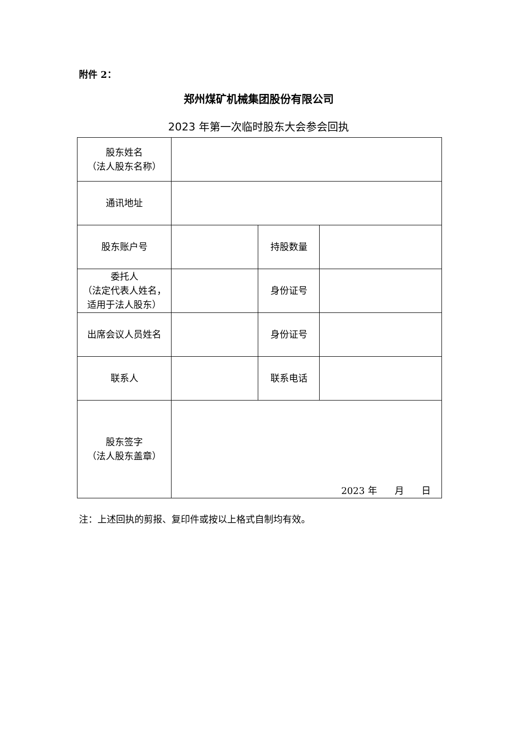附件 2：
郑州煤矿机械集团股份有限公司
2023 年第一次临时股东大会参会回执
| 股东姓名 （法人股东名称） | | | |
| 通讯地址 | | | |
| 股东账户号 | | 持股数量 | |
| 委托人 （法定代表人姓名， 适用于法人股东） | | 身份证号 | |
| 出席会议人员姓名 | | 身份证号 | |
| 联系人 | | 联系电话 | |
| 股东签字 （法人股东盖章） | 2023 年 月 日 | | |
注：上述回执的剪报、复印件或按以上格式自制均有效。